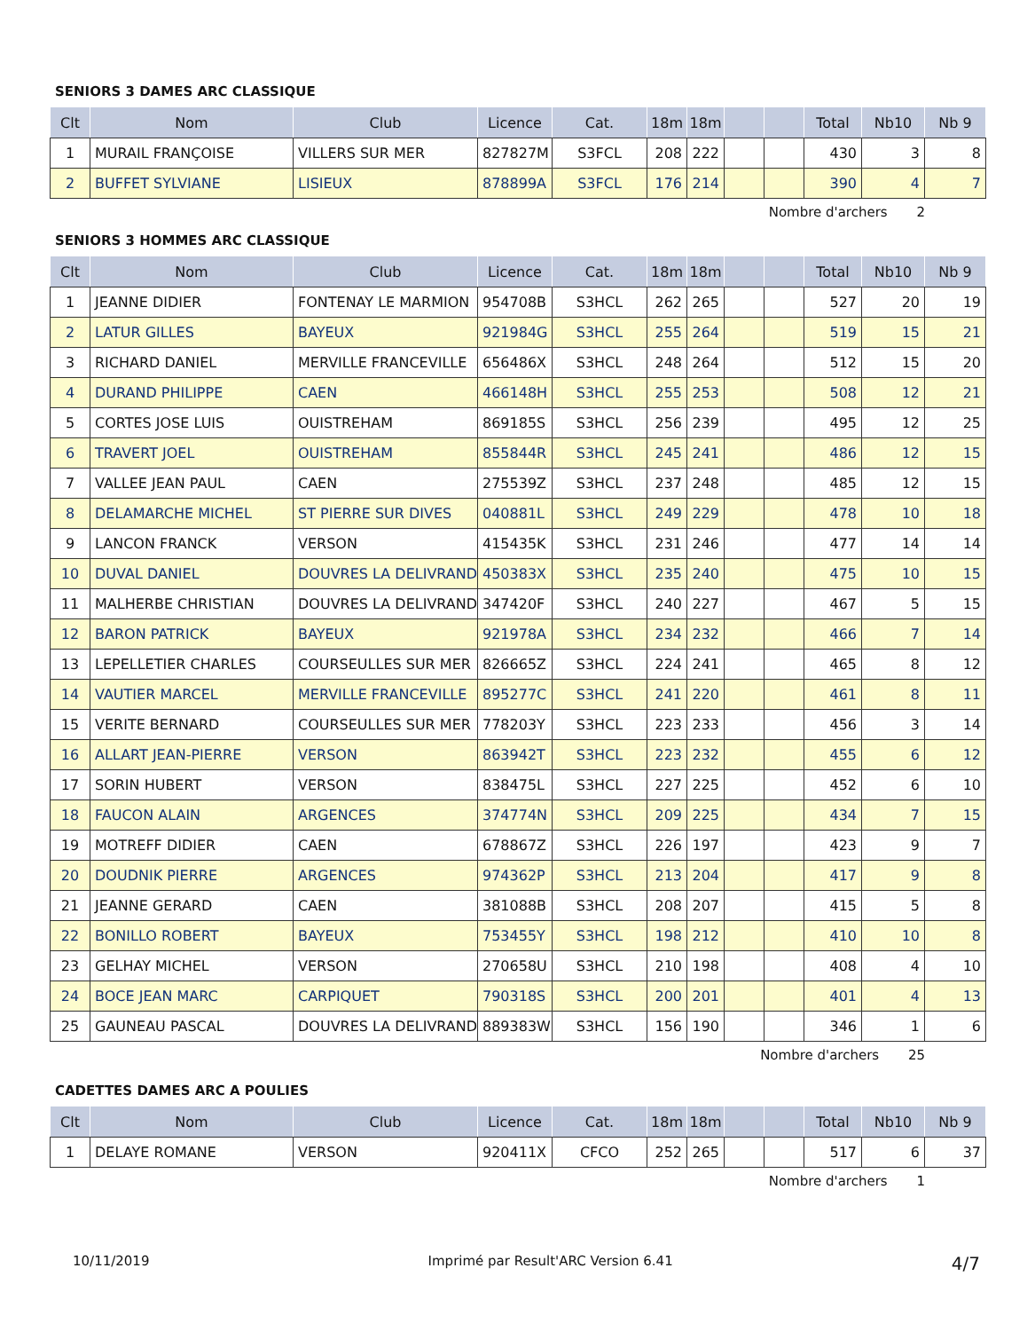SENIORS 3 DAMES ARC CLASSIQUE
| Clt | Nom | Club | Licence | Cat. | 18m | 18m | | | Total | Nb10 | Nb 9 |
| --- | --- | --- | --- | --- | --- | --- | --- | --- | --- | --- | --- |
| 1 | MURAIL FRANÇOISE | VILLERS SUR MER | 827827M | S3FCL | 208 | 222 | | | 430 | 3 | 8 |
| 2 | BUFFET SYLVIANE | LISIEUX | 878899A | S3FCL | 176 | 214 | | | 390 | 4 | 7 |
Nombre d'archers 2
SENIORS 3 HOMMES ARC CLASSIQUE
| Clt | Nom | Club | Licence | Cat. | 18m | 18m | | | Total | Nb10 | Nb 9 |
| --- | --- | --- | --- | --- | --- | --- | --- | --- | --- | --- | --- |
| 1 | JEANNE DIDIER | FONTENAY LE MARMION | 954708B | S3HCL | 262 | 265 | | | 527 | 20 | 19 |
| 2 | LATUR GILLES | BAYEUX | 921984G | S3HCL | 255 | 264 | | | 519 | 15 | 21 |
| 3 | RICHARD DANIEL | MERVILLE FRANCEVILLE | 656486X | S3HCL | 248 | 264 | | | 512 | 15 | 20 |
| 4 | DURAND PHILIPPE | CAEN | 466148H | S3HCL | 255 | 253 | | | 508 | 12 | 21 |
| 5 | CORTES JOSE LUIS | OUISTREHAM | 869185S | S3HCL | 256 | 239 | | | 495 | 12 | 25 |
| 6 | TRAVERT JOEL | OUISTREHAM | 855844R | S3HCL | 245 | 241 | | | 486 | 12 | 15 |
| 7 | VALLEE JEAN PAUL | CAEN | 275539Z | S3HCL | 237 | 248 | | | 485 | 12 | 15 |
| 8 | DELAMARCHE MICHEL | ST PIERRE SUR DIVES | 040881L | S3HCL | 249 | 229 | | | 478 | 10 | 18 |
| 9 | LANCON FRANCK | VERSON | 415435K | S3HCL | 231 | 246 | | | 477 | 14 | 14 |
| 10 | DUVAL DANIEL | DOUVRES LA DELIVRAND | 450383X | S3HCL | 235 | 240 | | | 475 | 10 | 15 |
| 11 | MALHERBE CHRISTIAN | DOUVRES LA DELIVRAND | 347420F | S3HCL | 240 | 227 | | | 467 | 5 | 15 |
| 12 | BARON PATRICK | BAYEUX | 921978A | S3HCL | 234 | 232 | | | 466 | 7 | 14 |
| 13 | LEPELLETIER CHARLES | COURSEULLES SUR MER | 826665Z | S3HCL | 224 | 241 | | | 465 | 8 | 12 |
| 14 | VAUTIER MARCEL | MERVILLE FRANCEVILLE | 895277C | S3HCL | 241 | 220 | | | 461 | 8 | 11 |
| 15 | VERITE BERNARD | COURSEULLES SUR MER | 778203Y | S3HCL | 223 | 233 | | | 456 | 3 | 14 |
| 16 | ALLART JEAN-PIERRE | VERSON | 863942T | S3HCL | 223 | 232 | | | 455 | 6 | 12 |
| 17 | SORIN HUBERT | VERSON | 838475L | S3HCL | 227 | 225 | | | 452 | 6 | 10 |
| 18 | FAUCON ALAIN | ARGENCES | 374774N | S3HCL | 209 | 225 | | | 434 | 7 | 15 |
| 19 | MOTREFF DIDIER | CAEN | 678867Z | S3HCL | 226 | 197 | | | 423 | 9 | 7 |
| 20 | DOUDNIK PIERRE | ARGENCES | 974362P | S3HCL | 213 | 204 | | | 417 | 9 | 8 |
| 21 | JEANNE GERARD | CAEN | 381088B | S3HCL | 208 | 207 | | | 415 | 5 | 8 |
| 22 | BONILLO ROBERT | BAYEUX | 753455Y | S3HCL | 198 | 212 | | | 410 | 10 | 8 |
| 23 | GELHAY MICHEL | VERSON | 270658U | S3HCL | 210 | 198 | | | 408 | 4 | 10 |
| 24 | BOCE JEAN MARC | CARPIQUET | 790318S | S3HCL | 200 | 201 | | | 401 | 4 | 13 |
| 25 | GAUNEAU PASCAL | DOUVRES LA DELIVRAND | 889383W | S3HCL | 156 | 190 | | | 346 | 1 | 6 |
Nombre d'archers 25
CADETTES DAMES ARC A POULIES
| Clt | Nom | Club | Licence | Cat. | 18m | 18m | | | Total | Nb10 | Nb 9 |
| --- | --- | --- | --- | --- | --- | --- | --- | --- | --- | --- | --- |
| 1 | DELAYE ROMANE | VERSON | 920411X | CFCO | 252 | 265 | | | 517 | 6 | 37 |
Nombre d'archers 1
10/11/2019 Imprimé par Result'ARC Version 6.41 4/7